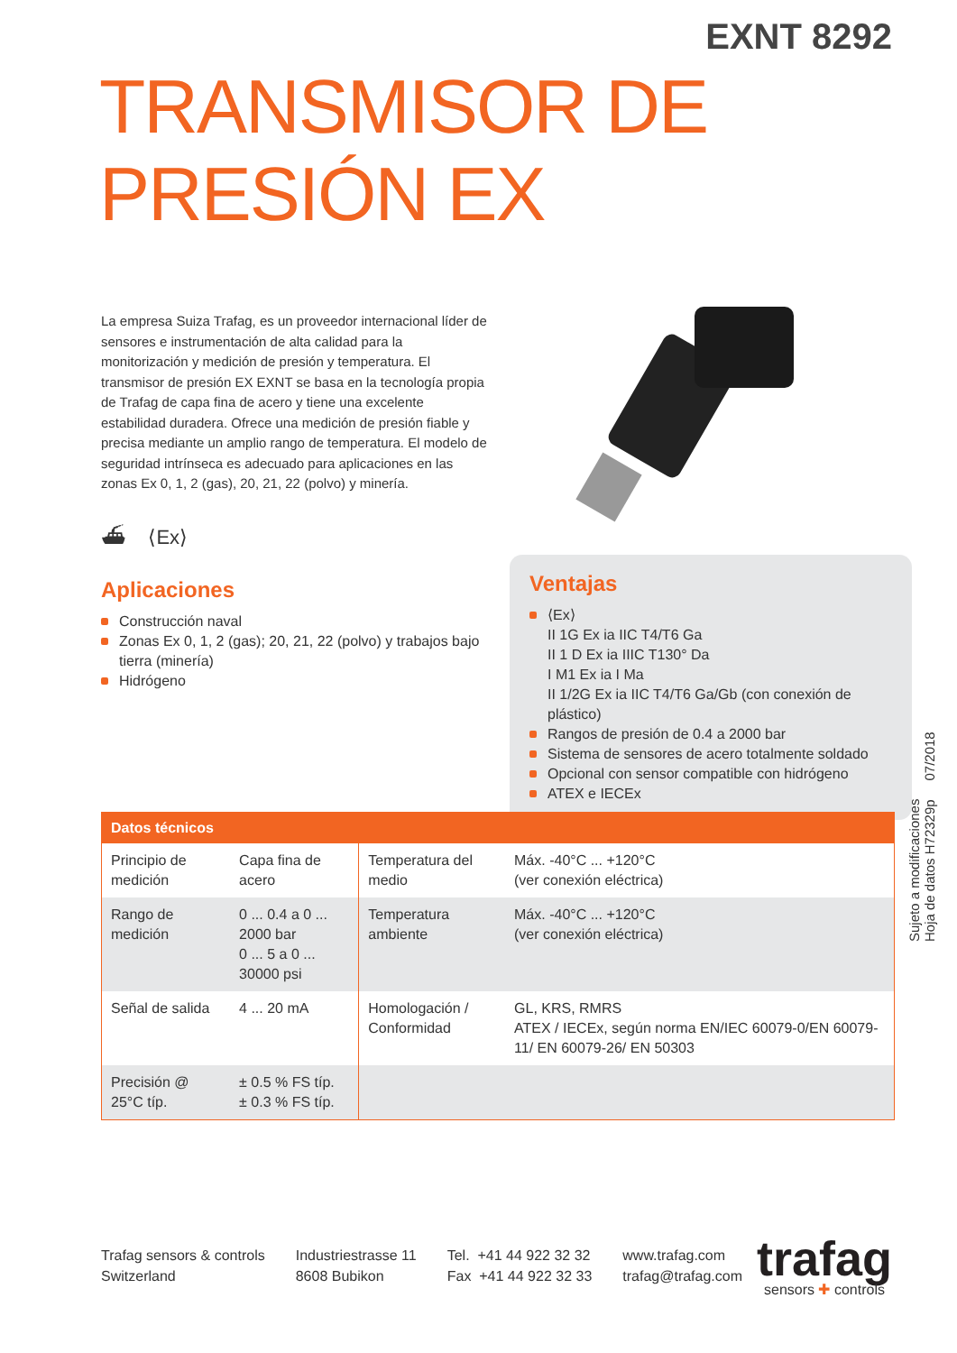EXNT 8292
TRANSMISOR DE PRESIÓN EX
La empresa Suiza Trafag, es un proveedor internacional líder de sensores e instrumentación de alta calidad para la monitorización y medición de presión y temperatura. El transmisor de presión EX EXNT se basa en la tecnología propia de Trafag de capa fina de acero y tiene una excelente estabilidad duradera. Ofrece una medición de presión fiable y precisa mediante un amplio rango de temperatura. El modelo de seguridad intrínseca es adecuado para aplicaciones en las zonas Ex 0, 1, 2 (gas), 20, 21, 22 (polvo) y minería.
⛴ ⟨Ex⟩
Aplicaciones
Construcción naval
Zonas Ex 0, 1, 2 (gas); 20, 21, 22 (polvo) y trabajos bajo tierra (minería)
Hidrógeno
Ventajas
⟨Ex⟩
II 1G Ex ia IIC T4/T6 Ga
II 1 D Ex ia IIIC T130° Da
I M1 Ex ia I Ma
II 1/2G Ex ia IIC T4/T6 Ga/Gb (con conexión de plástico)
Rangos de presión de 0.4 a 2000 bar
Sistema de sensores de acero totalmente soldado
Opcional con sensor compatible con hidrógeno
ATEX e IECEx
Sujeto a modificaciones
Hoja de datos H72329p 07/2018
| Datos técnicos | | | |
| --- | --- | --- | --- |
| Principio de medición | Capa fina de acero | Temperatura del medio | Máx. -40°C ... +120°C (ver conexión eléctrica) |
| Rango de medición | 0 ... 0.4 a 0 ... 2000 bar 0 ... 5 a 0 ... 30000 psi | Temperatura ambiente | Máx. -40°C ... +120°C (ver conexión eléctrica) |
| Señal de salida | 4 ... 20 mA | Homologación / Conformidad | GL, KRS, RMRS ATEX / IECEx, según norma EN/IEC 60079-0/EN 60079-11/ EN 60079-26/ EN 50303 |
| Precisión @ 25°C típ. | ± 0.5 % FS típ. ± 0.3 % FS típ. | | |
Trafag sensors & controls
Switzerland
Industriestrasse 11
8608 Bubikon
Tel. +41 44 922 32 32
Fax +41 44 922 32 33
www.trafag.com
trafag@trafag.com
trafag
sensors ✚ controls